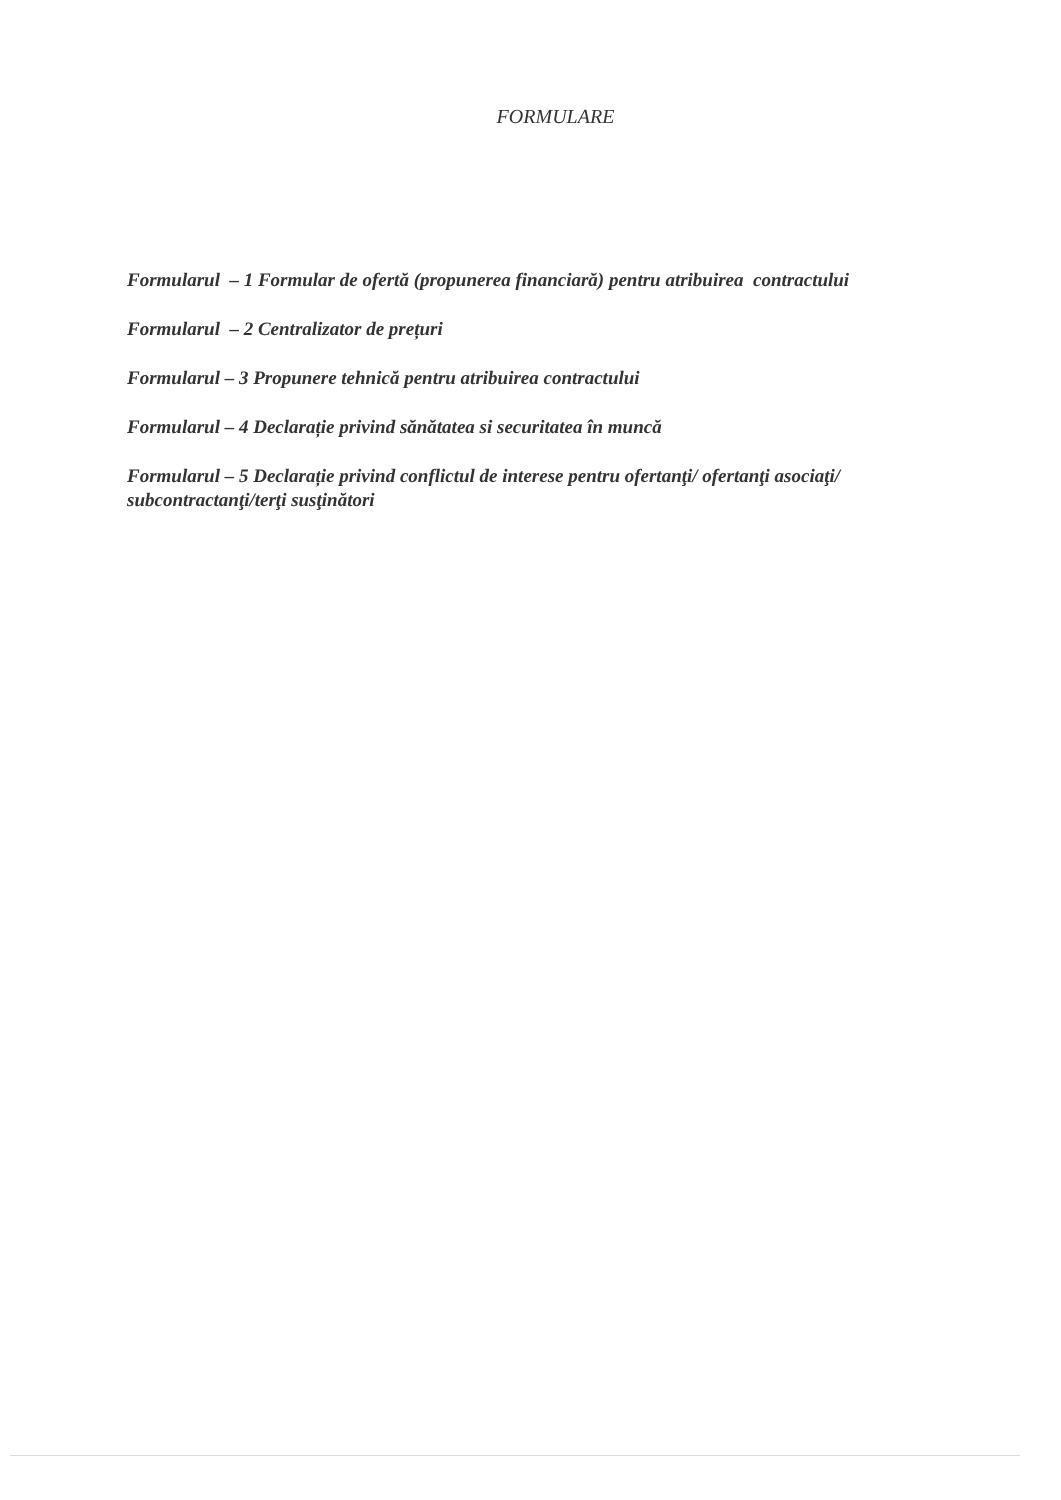FORMULARE
Formularul – 1 Formular de ofertă (propunerea financiară) pentru atribuirea contractului
Formularul – 2 Centralizator de prețuri
Formularul – 3 Propunere tehnică pentru atribuirea contractului
Formularul – 4 Declarație privind sănătatea si securitatea în muncă
Formularul – 5 Declarație privind conflictul de interese pentru ofertanţi/ ofertanţi asociaţi/ subcontractanţi/terţi susţinători